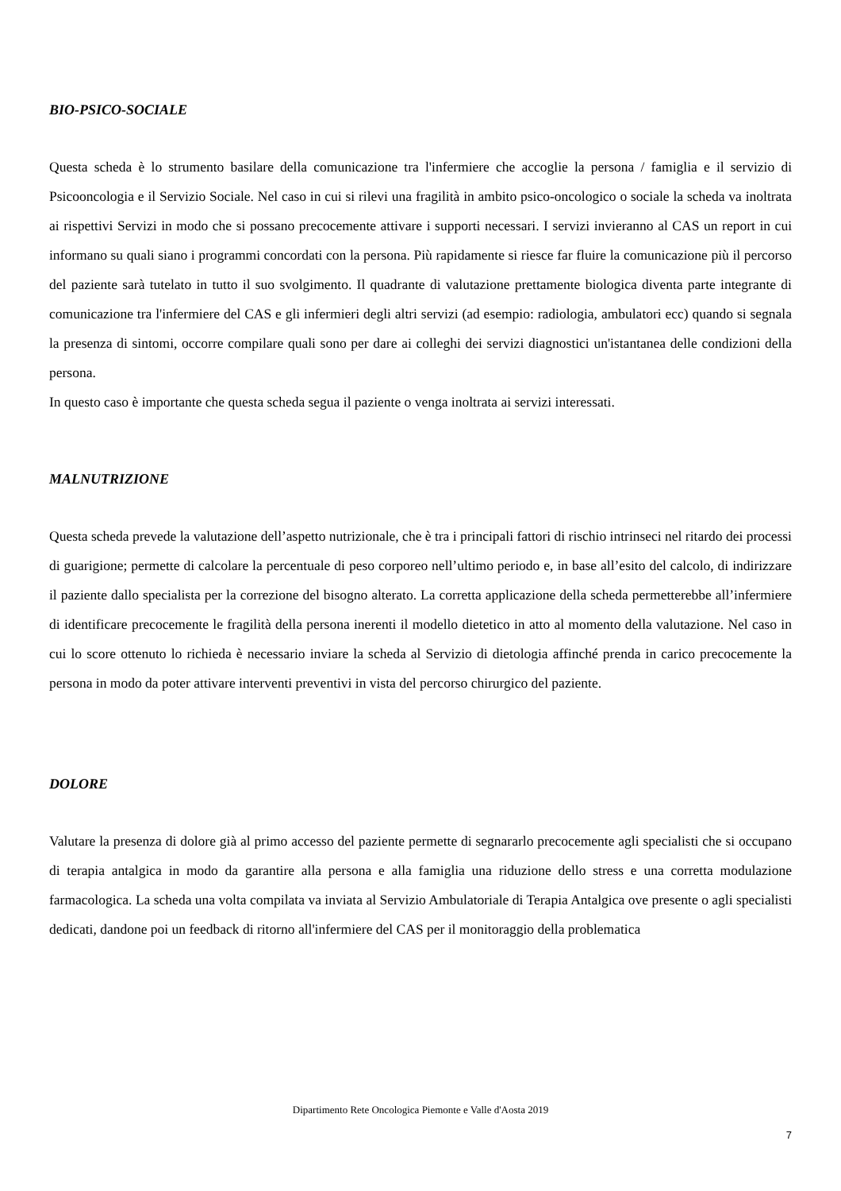BIO-PSICO-SOCIALE
Questa scheda è lo strumento basilare della comunicazione tra l'infermiere che accoglie la persona / famiglia e il servizio di Psicooncologia e il Servizio Sociale. Nel caso in cui si rilevi una fragilità in ambito psico-oncologico o sociale la scheda va inoltrata ai rispettivi Servizi in modo che si possano precocemente attivare i supporti necessari. I servizi invieranno al CAS un report in cui informano su quali siano i programmi concordati con la persona. Più rapidamente si riesce far fluire la comunicazione più il percorso del paziente sarà tutelato in tutto il suo svolgimento. Il quadrante di valutazione prettamente biologica diventa parte integrante di comunicazione tra l'infermiere del CAS e gli infermieri degli altri servizi (ad esempio: radiologia, ambulatori ecc) quando si segnala la presenza di sintomi, occorre compilare quali sono per dare ai colleghi dei servizi diagnostici un'istantanea delle condizioni della persona.
In questo caso è importante che questa scheda segua il paziente o venga inoltrata ai servizi interessati.
MALNUTRIZIONE
Questa scheda prevede la valutazione dell’aspetto nutrizionale, che è tra i principali fattori di rischio intrinseci nel ritardo dei processi di guarigione; permette di calcolare la percentuale di peso corporeo nell’ultimo periodo e, in base all’esito del calcolo, di indirizzare il paziente dallo specialista per la correzione del bisogno alterato. La corretta applicazione della scheda permetterebbe all’infermiere di identificare precocemente le fragilità della persona inerenti il modello dietetico in atto al momento della valutazione. Nel caso in cui lo score ottenuto lo richieda è necessario inviare la scheda al Servizio di dietologia affinché prenda in carico precocemente la persona in modo da poter attivare interventi preventivi in vista del percorso chirurgico del paziente.
DOLORE
Valutare la presenza di dolore già al primo accesso del paziente permette di segnararlo precocemente agli specialisti che si occupano di terapia antalgica in modo da garantire alla persona e alla famiglia una riduzione dello stress e una corretta modulazione farmacologica. La scheda una volta compilata va inviata al Servizio Ambulatoriale di Terapia Antalgica ove presente o agli specialisti dedicati, dandone poi un feedback di ritorno all'infermiere del CAS per il monitoraggio della problematica
Dipartimento Rete Oncologica Piemonte e Valle d'Aosta 2019
7